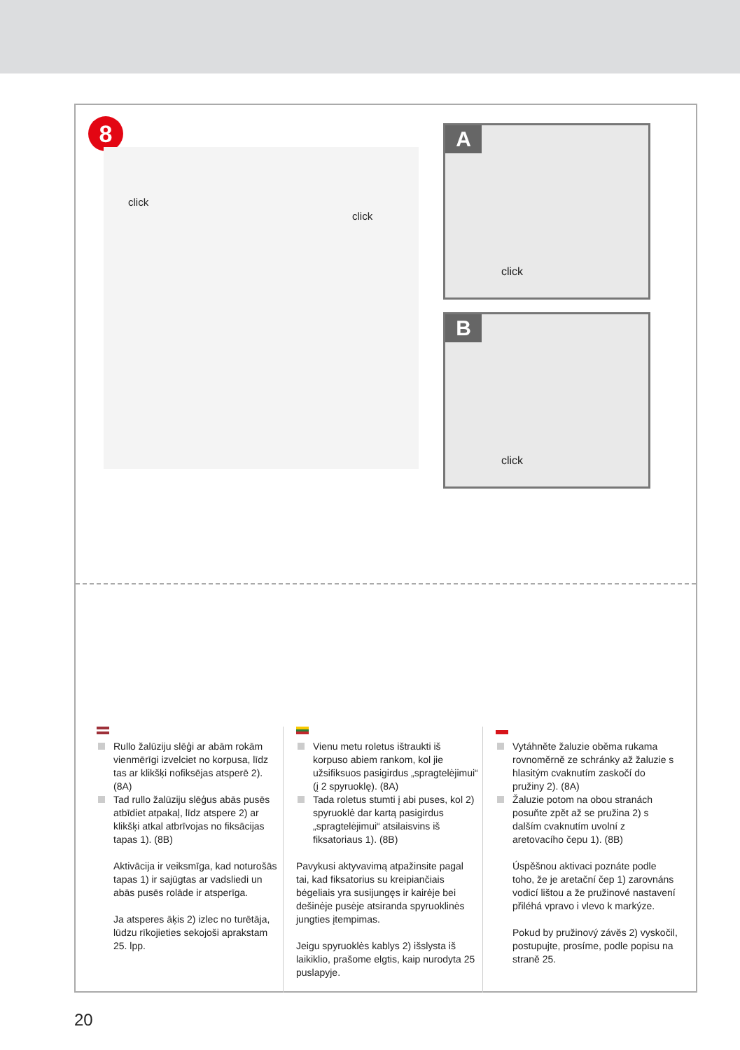8
A
click
B
click
click
click
Rullo žalūziju slēģi ar abām rokām vienmērīgi izvelciet no korpusa, līdz tas ar klikšķi nofiksējas atsperē 2). (8A)
Tad rullo žalūziju slēģus abās pusēs atbīdiet atpakaļ, līdz atspere 2) ar klikšķi atkal atbrīvojas no fiksācijas tapas 1). (8B)
Aktivācija ir veiksmīga, kad noturošās tapas 1) ir sajūgtas ar vadsliedi un abās pusēs rolāde ir atsperīga.
Ja atsperes āķis 2) izlec no turētāja, lūdzu rīkojieties sekojoši aprakstam 25. lpp.
Vienu metu roletus ištraukti iš korpuso abiem rankom, kol jie užsifiksuos pasigirdus „spragtelėjimui“ (į 2 spyruoklę). (8A)
Tada roletus stumti į abi puses, kol 2) spyruoklė dar kartą pasigirdus „spragtelėjimui“ atsilaisvins iš fiksatoriaus 1). (8B)
Pavykusi aktyvavimą atpažinsite pagal tai, kad fiksatorius su kreipiančiais bėgeliais yra susijungęs ir kairėje bei dešinėje pusėje atsiranda spyruoklinės jungties įtempimas.
Jeigu spyruoklės kablys 2) išslysta iš laikiklio, prašome elgtis, kaip nurodyta 25 puslapyje.
Vytáhněte žaluzie oběma rukama rovnoměrně ze schránky až žaluzie s hlasitým cvaknutím zaskočí do pružiny 2). (8A)
Žaluzie potom na obou stranách posuňte zpět až se pružina 2) s dalším cvaknutím uvolní z aretovacího čepu 1). (8B)
Úspěšnou aktivaci poznáte podle toho, že je aretační čep 1) zarovnáns vodicí lištou a že pružinové nastavení přiléhá vpravo i vlevo k markýze.
Pokud by pružinový závěs 2) vyskočil, postupujte, prosíme, podle popisu na straně 25.
20